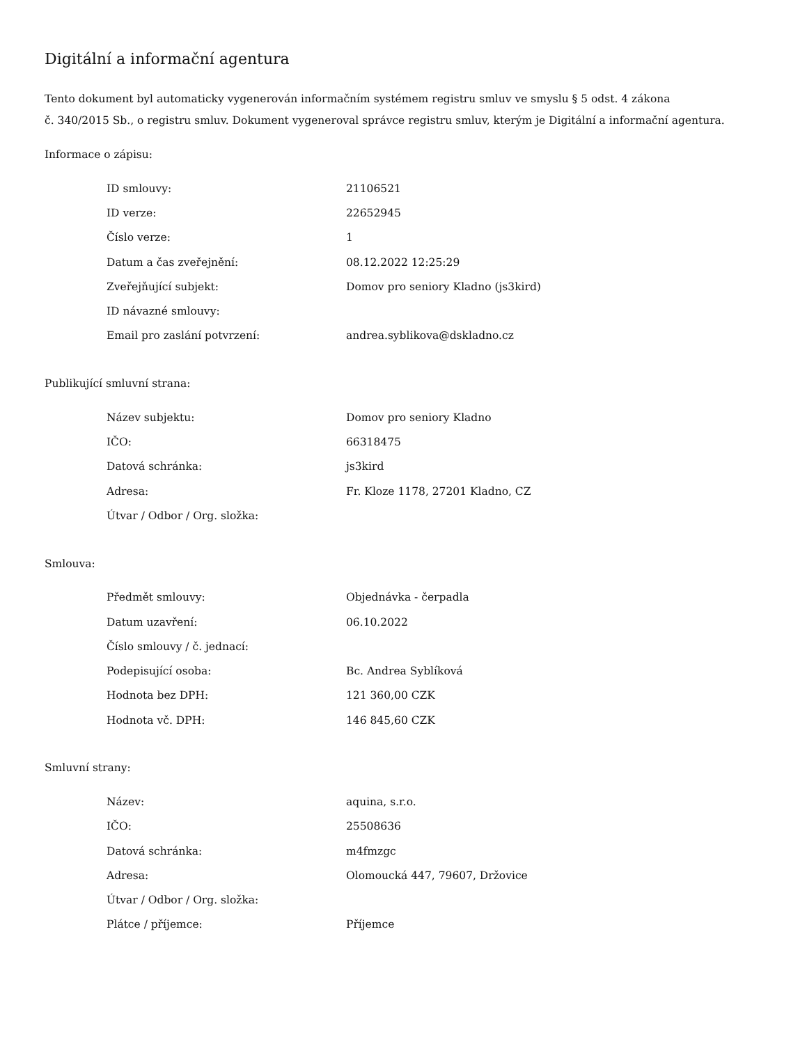Digitální a informační agentura
Tento dokument byl automaticky vygenerován informačním systémem registru smluv ve smyslu § 5 odst. 4 zákona
č. 340/2015 Sb., o registru smluv. Dokument vygeneroval správce registru smluv, kterým je Digitální a informační agentura.
Informace o zápisu:
| ID smlouvy: | 21106521 |
| ID verze: | 22652945 |
| Číslo verze: | 1 |
| Datum a čas zveřejnění: | 08.12.2022 12:25:29 |
| Zveřejňující subjekt: | Domov pro seniory Kladno (js3kird) |
| ID návazné smlouvy: | |
| Email pro zaslání potvrzení: | andrea.syblikova@dskladno.cz |
Publikující smluvní strana:
| Název subjektu: | Domov pro seniory Kladno |
| IČO: | 66318475 |
| Datová schránka: | js3kird |
| Adresa: | Fr. Kloze 1178, 27201 Kladno, CZ |
| Útvar / Odbor / Org. složka: | |
Smlouva:
| Předmět smlouvy: | Objednávka - čerpadla |
| Datum uzavření: | 06.10.2022 |
| Číslo smlouvy / č. jednací: | |
| Podepisující osoba: | Bc. Andrea Syblíková |
| Hodnota bez DPH: | 121 360,00 CZK |
| Hodnota vč. DPH: | 146 845,60 CZK |
Smluvní strany:
| Název: | aquina, s.r.o. |
| IČO: | 25508636 |
| Datová schránka: | m4fmzgc |
| Adresa: | Olomoucká 447, 79607, Držovice |
| Útvar / Odbor / Org. složka: | |
| Plátce / příjemce: | Příjemce |